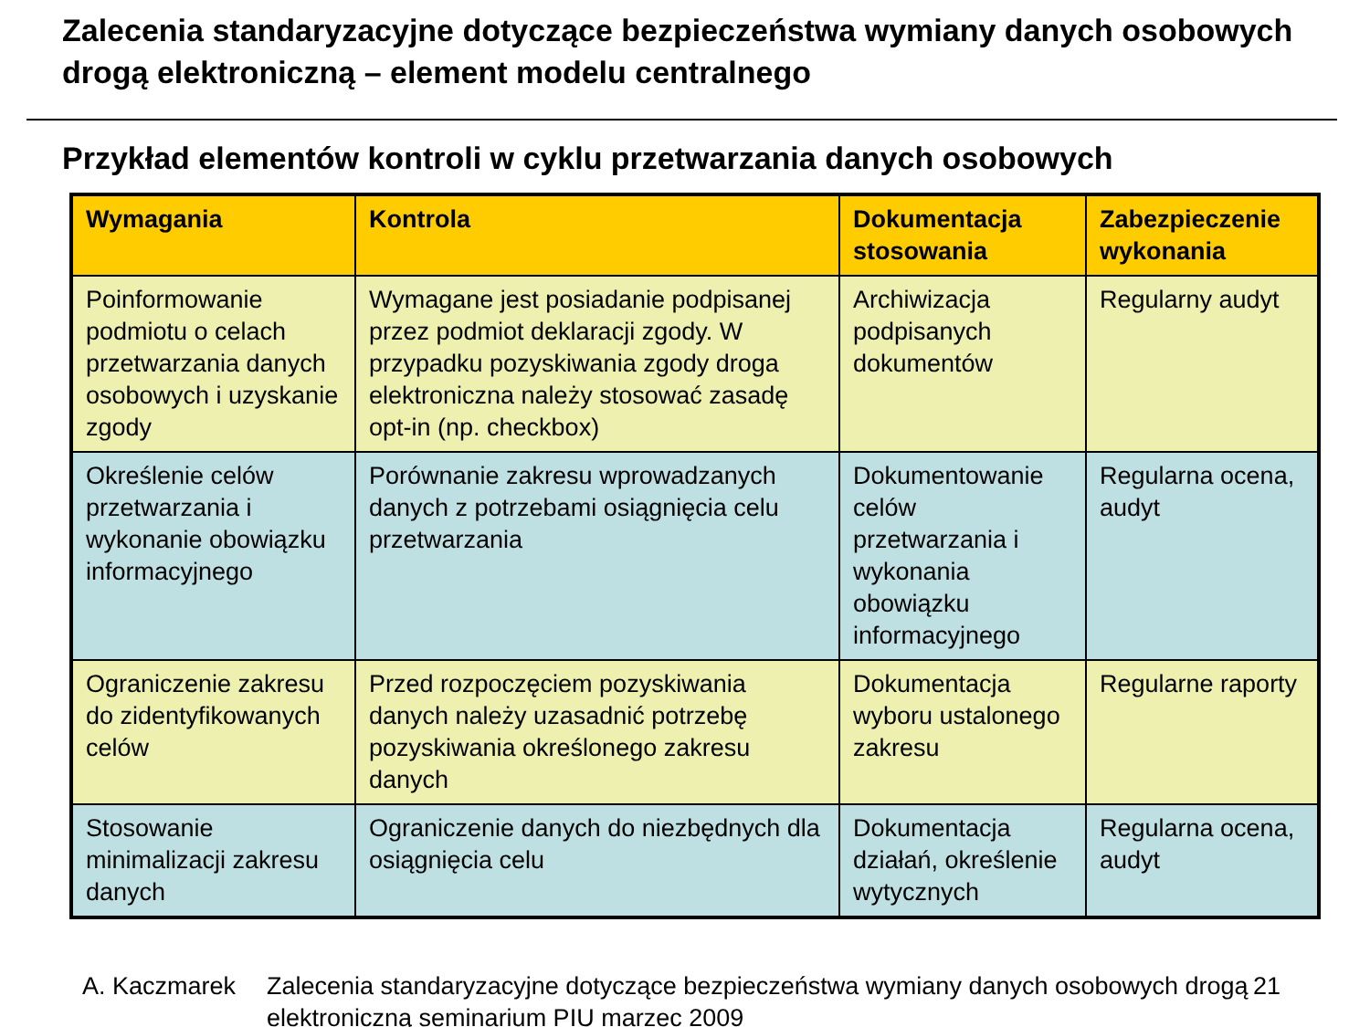Zalecenia standaryzacyjne dotyczące bezpieczeństwa wymiany danych osobowych drogą elektroniczną – element modelu centralnego
Przykład elementów kontroli w cyklu przetwarzania danych osobowych
| Wymagania | Kontrola | Dokumentacja stosowania | Zabezpieczenie wykonania |
| --- | --- | --- | --- |
| Poinformowanie podmiotu o celach przetwarzania danych osobowych i uzyskanie zgody | Wymagane jest posiadanie podpisanej przez podmiot deklaracji zgody. W przypadku pozyskiwania zgody droga elektroniczna należy stosować zasadę opt-in (np. checkbox) | Archiwizacja podpisanych dokumentów | Regularny audyt |
| Określenie celów przetwarzania i wykonanie obowiązku informacyjnego | Porównanie zakresu wprowadzanych danych z potrzebami osiągnięcia celu przetwarzania | Dokumentowanie celów przetwarzania i wykonania obowiązku informacyjnego | Regularna ocena, audyt |
| Ograniczenie zakresu do zidentyfikowanych celów | Przed rozpoczęciem pozyskiwania danych należy uzasadnić potrzebę pozyskiwania określonego zakresu danych | Dokumentacja wyboru ustalonego zakresu | Regularne raporty |
| Stosowanie minimalizacji zakresu danych | Ograniczenie danych do niezbędnych dla osiągnięcia celu | Dokumentacja działań, określenie wytycznych | Regularna ocena, audyt |
A. Kaczmarek Zalecenia standaryzacyjne dotyczące bezpieczeństwa wymiany danych osobowych drogą elektroniczną seminarium PIU marzec 2009
21